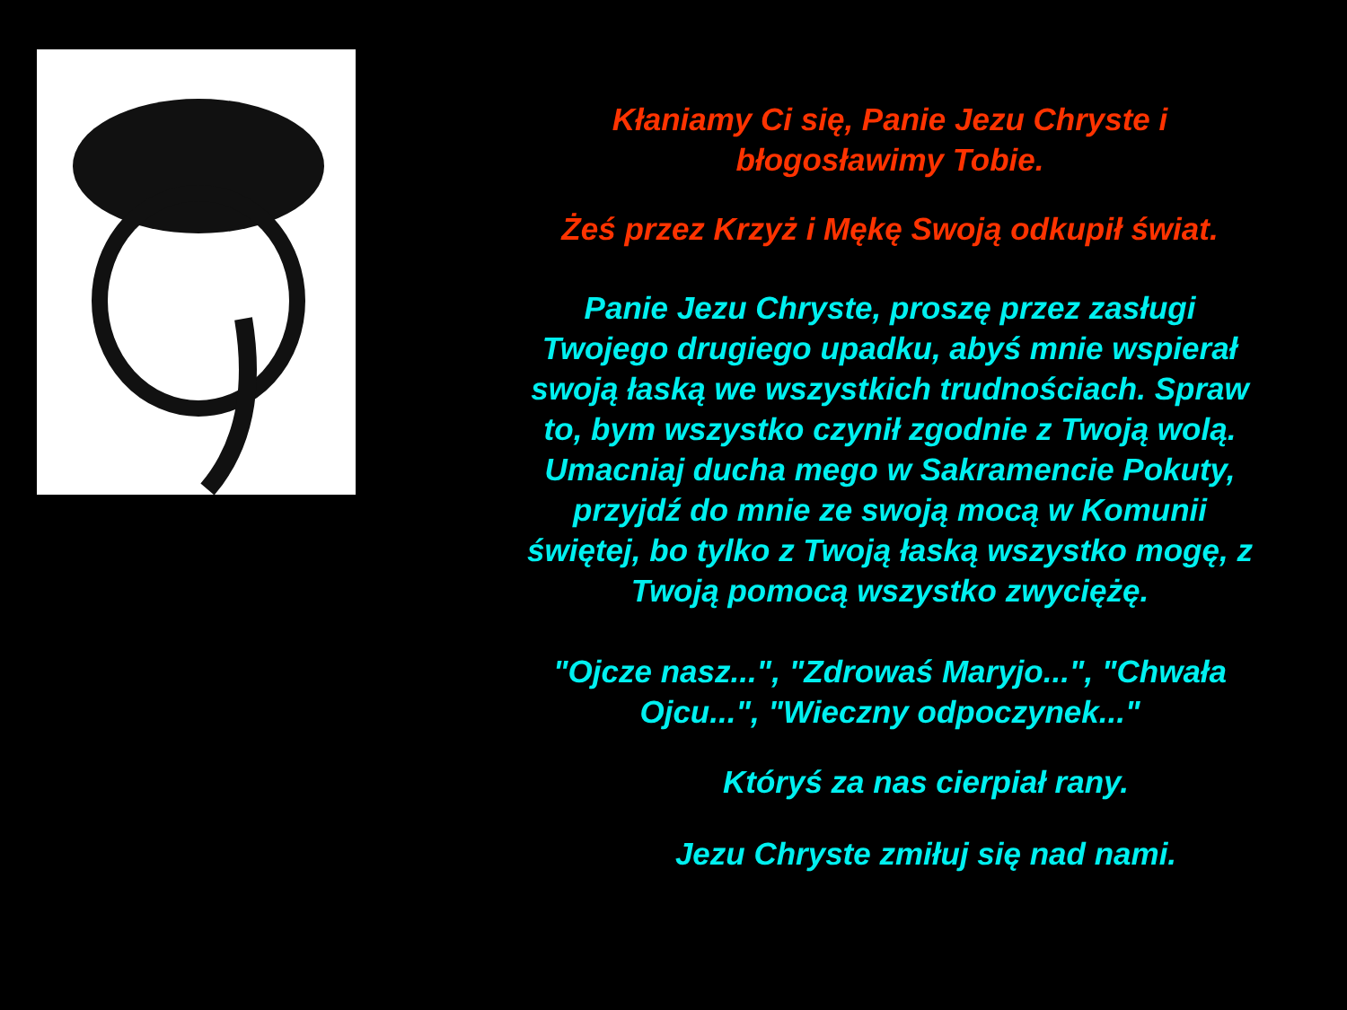Kłaniamy Ci się, Panie Jezu Chryste i błogosławimy Tobie.
Żeś przez Krzyż i Mękę Swoją odkupił świat.
Panie Jezu Chryste, proszę przez zasługi Twojego drugiego upadku, abyś mnie wspierał swoją łaską we wszystkich trudnościach. Spraw to, bym wszystko czynił zgodnie z Twoją wolą. Umacniaj ducha mego w Sakramencie Pokuty, przyjdź do mnie ze swoją mocą w Komunii świętej, bo tylko z Twoją łaską wszystko mogę, z Twoją pomocą wszystko zwyciężę.
"Ojcze nasz...", "Zdrowaś Maryjo...", "Chwała Ojcu...", "Wieczny odpoczynek..."
Któryś za nas cierpiał rany.
Jezu Chryste zmiłuj się nad nami.